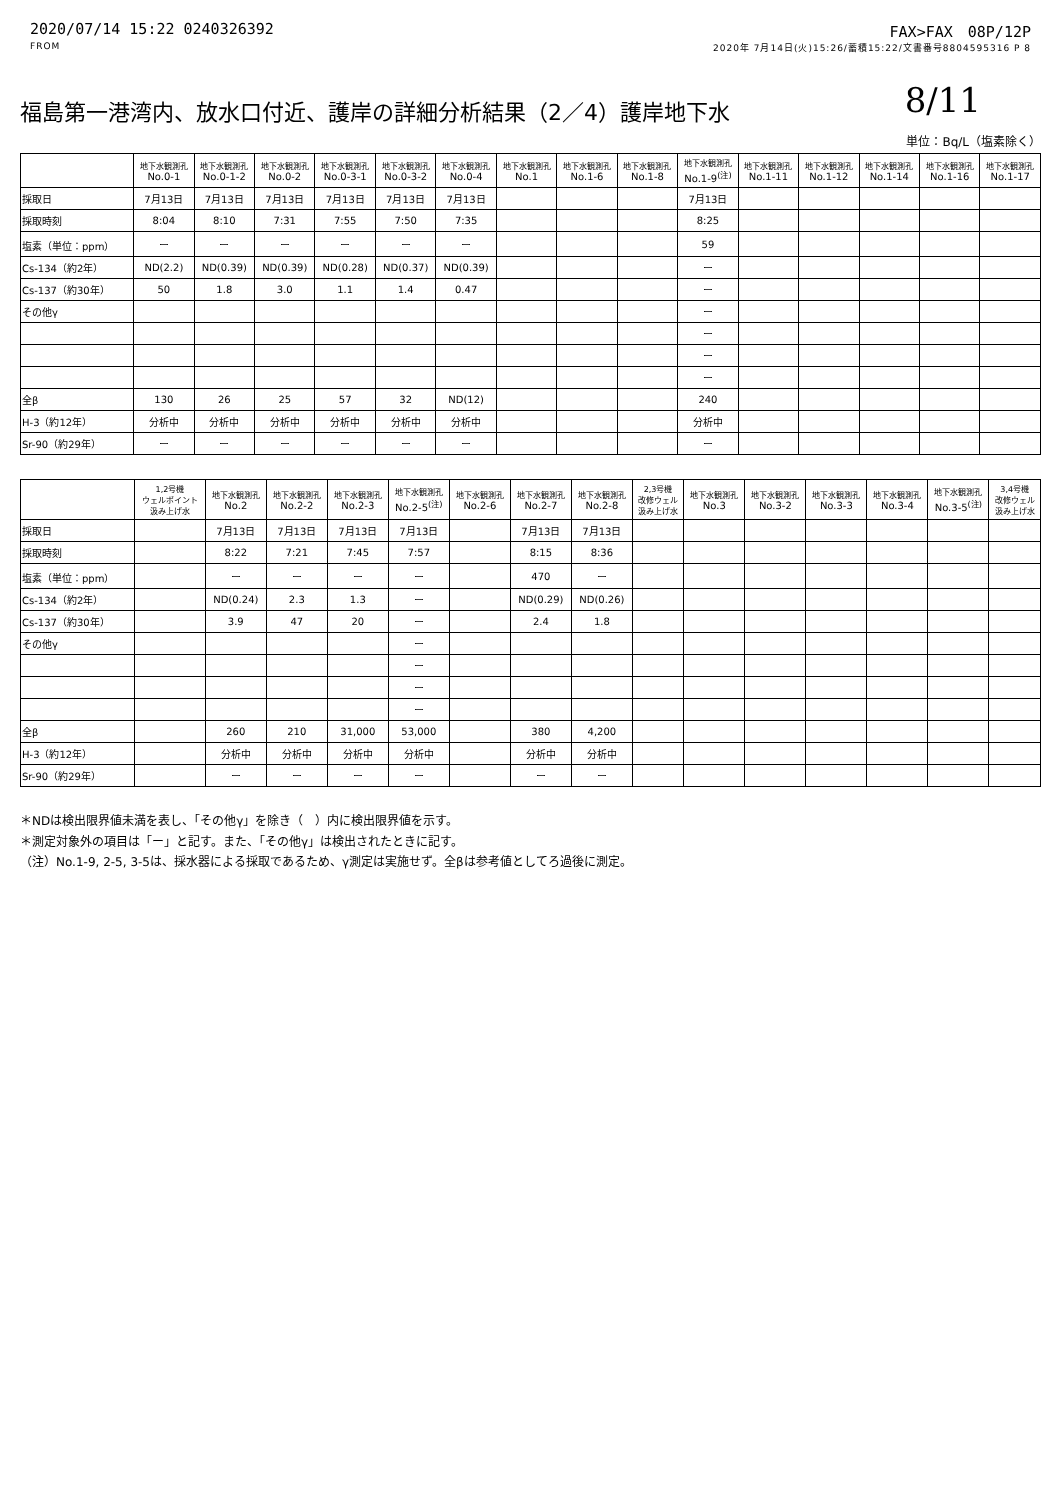2020/07/14 15:22 0240326392 FAX>FAX　08P/12P
FROM 2020年 7月14日(火)15:26/蓄積15:22/文書番号8804595316 P 8
8/11
福島第一港湾内、放水口付近、護岸の詳細分析結果（2／4）護岸地下水
単位：Bq/L（塩素除く）
| | 地下水観測孔 No.0-1 | 地下水観測孔 No.0-1-2 | 地下水観測孔 No.0-2 | 地下水観測孔 No.0-3-1 | 地下水観測孔 No.0-3-2 | 地下水観測孔 No.0-4 | 地下水観測孔 No.1 | 地下水観測孔 No.1-6 | 地下水観測孔 No.1-8 | 地下水観測孔 No.1-9<sup>(注)</sup> | 地下水観測孔 No.1-11 | 地下水観測孔 No.1-12 | 地下水観測孔 No.1-14 | 地下水観測孔 No.1-16 | 地下水観測孔 No.1-17 |
| --- | --- | --- | --- | --- | --- | --- | --- | --- | --- | --- | --- | --- | --- | --- | --- |
| 採取日 | 7月13日 | 7月13日 | 7月13日 | 7月13日 | 7月13日 | 7月13日 | | | | 7月13日 | | | | | |
| 採取時刻 | 8:04 | 8:10 | 7:31 | 7:55 | 7:50 | 7:35 | | | | 8:25 | | | | | |
| 塩素（単位：ppm） | ー | ー | ー | ー | ー | ー | | | | 59 | | | | | |
| Cs-134（約2年） | ND(2.2) | ND(0.39) | ND(0.39) | ND(0.28) | ND(0.37) | ND(0.39) | | | | ー | | | | | |
| Cs-137（約30年） | 50 | 1.8 | 3.0 | 1.1 | 1.4 | 0.47 | | | | ー | | | | | |
| その他γ | | | | | | | | | | ー | | | | | |
| | | | | | | | | | | ー | | | | | |
| | | | | | | | | | | ー | | | | | |
| | | | | | | | | | | ー | | | | | |
| 全β | 130 | 26 | 25 | 57 | 32 | ND(12) | | | | 240 | | | | | |
| H-3（約12年） | 分析中 | 分析中 | 分析中 | 分析中 | 分析中 | 分析中 | | | | 分析中 | | | | | |
| Sr-90（約29年） | ー | ー | ー | ー | ー | ー | | | | ー | | | | | |
| | 1,2号機 ウェルポイント 汲み上げ水 | 地下水観測孔 No.2 | 地下水観測孔 No.2-2 | 地下水観測孔 No.2-3 | 地下水観測孔 No.2-5<sup>(注)</sup> | 地下水観測孔 No.2-6 | 地下水観測孔 No.2-7 | 地下水観測孔 No.2-8 | 2,3号機 改修ウェル 汲み上げ水 | 地下水観測孔 No.3 | 地下水観測孔 No.3-2 | 地下水観測孔 No.3-3 | 地下水観測孔 No.3-4 | 地下水観測孔 No.3-5<sup>(注)</sup> | 3,4号機 改修ウェル 汲み上げ水 |
| --- | --- | --- | --- | --- | --- | --- | --- | --- | --- | --- | --- | --- | --- | --- | --- |
| 採取日 | | 7月13日 | 7月13日 | 7月13日 | 7月13日 | | 7月13日 | 7月13日 | | | | | | | |
| 採取時刻 | | 8:22 | 7:21 | 7:45 | 7:57 | | 8:15 | 8:36 | | | | | | | |
| 塩素（単位：ppm） | | ー | ー | ー | ー | | 470 | ー | | | | | | | |
| Cs-134（約2年） | | ND(0.24) | 2.3 | 1.3 | ー | | ND(0.29) | ND(0.26) | | | | | | | |
| Cs-137（約30年） | | 3.9 | 47 | 20 | ー | | 2.4 | 1.8 | | | | | | | |
| その他γ | | | | | ー | | | | | | | | | | |
| | | | | | ー | | | | | | | | | | |
| | | | | | ー | | | | | | | | | | |
| | | | | | ー | | | | | | | | | | |
| 全β | | 260 | 210 | 31,000 | 53,000 | | 380 | 4,200 | | | | | | | |
| H-3（約12年） | | 分析中 | 分析中 | 分析中 | 分析中 | | 分析中 | 分析中 | | | | | | | |
| Sr-90（約29年） | | ー | ー | ー | ー | | ー | ー | | | | | | | |
＊NDは検出限界値未満を表し、「その他γ」を除き（　）内に検出限界値を示す。
＊測定対象外の項目は「ー」と記す。また、「その他γ」は検出されたときに記す。
（注）No.1-9, 2-5, 3-5は、採水器による採取であるため、γ測定は実施せず。全βは参考値としてろ過後に測定。